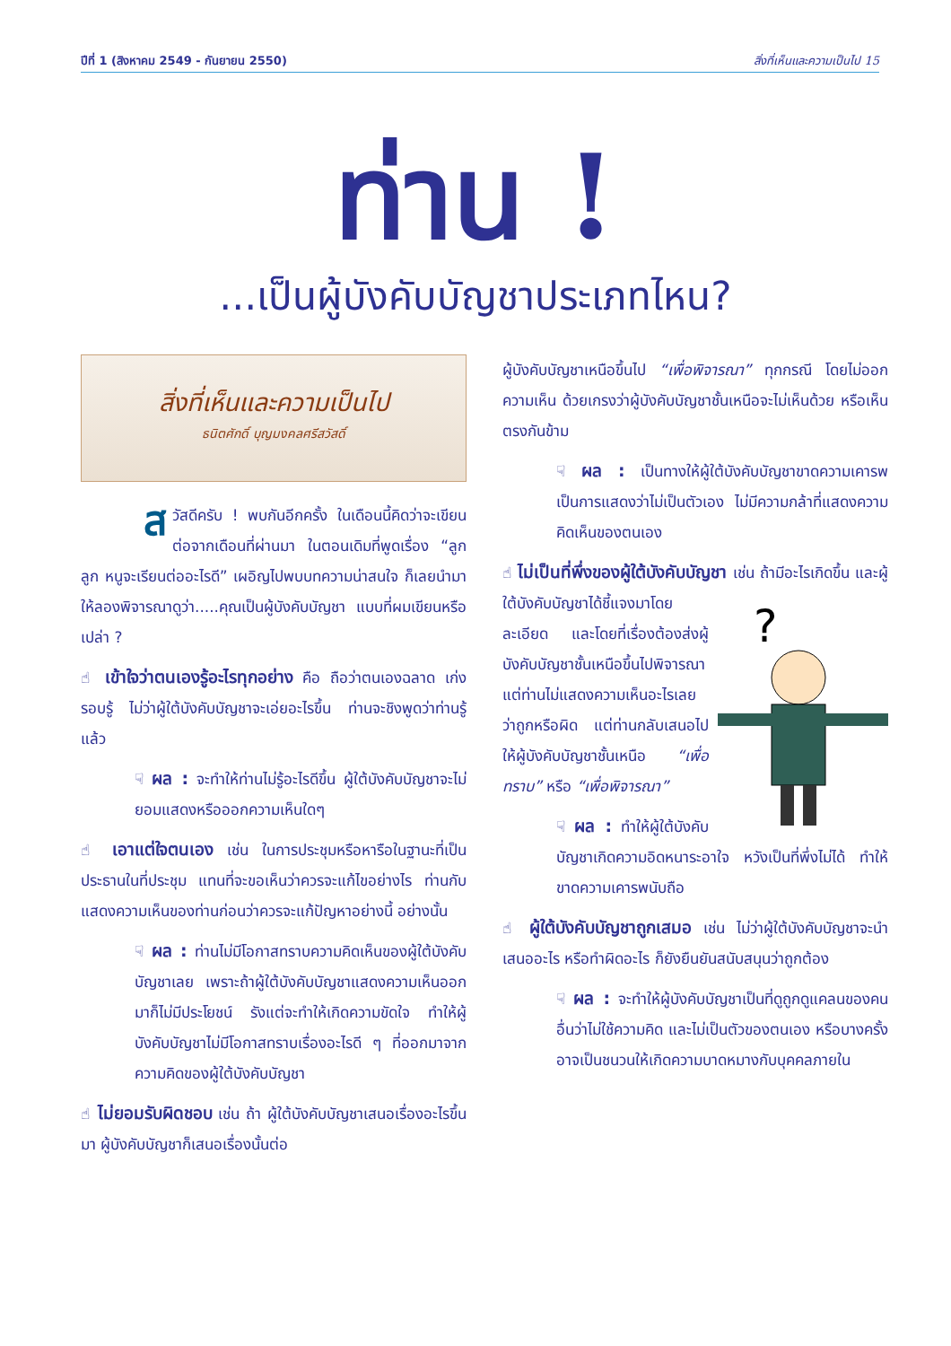ปีที่ 1 (สิงหาคม 2549 - กันยายน 2550) สิ่งที่เห็นและความเป็นไป 15
ท่าน !
...เป็นผู้บังคับบัญชาประเภทไหน?
สิ่งที่เห็นและความเป็นไป
ธนิตศักดิ์ บุญมงคลศรีสวัสดิ์
สวัสดีครับ ! พบกันอีกครั้ง ในเดือนนี้คิดว่าจะเขียนต่อจากเดือนที่ผ่านมา ในตอนเดิมที่พูดเรื่อง “ลูก ลูก หนูจะเรียนต่ออะไรดี” เผอิญไปพบบทความน่าสนใจ ก็เลยนำมาให้ลองพิจารณาดูว่า.....คุณเป็นผู้บังคับบัญชา แบบที่ผมเขียนหรือเปล่า ?
☝ เข้าใจว่าตนเองรู้อะไรทุกอย่าง คือ ถือว่าตนเองฉลาด เก่ง รอบรู้ ไม่ว่าผู้ใต้บังคับบัญชาจะเอ่ยอะไรขึ้น ท่านจะชิงพูดว่าท่านรู้แล้ว
☟ ผล : จะทำให้ท่านไม่รู้อะไรดีขึ้น ผู้ใต้บังคับบัญชาจะไม่ยอมแสดงหรือออกความเห็นใดๆ
☝ เอาแต่ใจตนเอง เช่น ในการประชุมหรือหารือในฐานะที่เป็นประธานในที่ประชุม แทนที่จะขอเห็นว่าควรจะแก้ไขอย่างไร ท่านกับแสดงความเห็นของท่านก่อนว่าควรจะแก้ปัญหาอย่างนี้ อย่างนั้น
☟ ผล : ท่านไม่มีโอกาสทราบความคิดเห็นของผู้ใต้บังคับบัญชาเลย เพราะถ้าผู้ใต้บังคับบัญชาแสดงความเห็นออกมาก็ไม่มีประโยชน์ รังแต่จะทำให้เกิดความขัดใจ ทำให้ผู้บังคับบัญชาไม่มีโอกาสทราบเรื่องอะไรดี ๆ ที่ออกมาจากความคิดของผู้ใต้บังคับบัญชา
☝ ไม่ยอมรับผิดชอบ เช่น ถ้า ผู้ใต้บังคับบัญชาเสนอเรื่องอะไรขึ้นมา ผู้บังคับบัญชาก็เสนอเรื่องนั้นต่อ
ผู้บังคับบัญชาเหนือขึ้นไป “เพื่อพิจารณา” ทุกกรณี โดยไม่ออกความเห็น ด้วยเกรงว่าผู้บังคับบัญชาชั้นเหนือจะไม่เห็นด้วย หรือเห็นตรงกันข้าม
☟ ผล : เป็นทางให้ผู้ใต้บังคับบัญชาขาดความเคารพ เป็นการแสดงว่าไม่เป็นตัวเอง ไม่มีความกล้าที่แสดงความคิดเห็นของตนเอง
☝ ไม่เป็นที่พึ่งของผู้ใต้บังคับบัญชา เช่น ถ้ามีอะไรเกิดขึ้น และผู้ใต้บังคับ
?
บัญชาได้ชี้แจงมาโดยละเอียด และโดยที่เรื่องต้องส่งผู้บังคับบัญชาชั้นเหนือขึ้นไปพิจารณา แต่ท่านไม่แสดงความเห็นอะไรเลยว่าถูกหรือผิด แต่ท่านกลับเสนอไปให้ผู้บังคับบัญชาชั้นเหนือ “เพื่อทราบ” หรือ “เพื่อพิจารณา”
☟ ผล : ทำให้ผู้ใต้บังคับบัญชาเกิดความอิดหนาระอาใจ หวังเป็นที่พึ่งไม่ได้ ทำให้ขาดความเคารพนับถือ
☝ ผู้ใต้บังคับบัญชาถูกเสมอ เช่น ไม่ว่าผู้ใต้บังคับบัญชาจะนำเสนออะไร หรือทำผิดอะไร ก็ยังยืนยันสนับสนุนว่าถูกต้อง
☟ ผล : จะทำให้ผู้บังคับบัญชาเป็นที่ดูถูกดูแคลนของคนอื่นว่าไม่ใช้ความคิด และไม่เป็นตัวของตนเอง หรือบางครั้งอาจเป็นชนวนให้เกิดความบาดหมางกับบุคคลภายใน